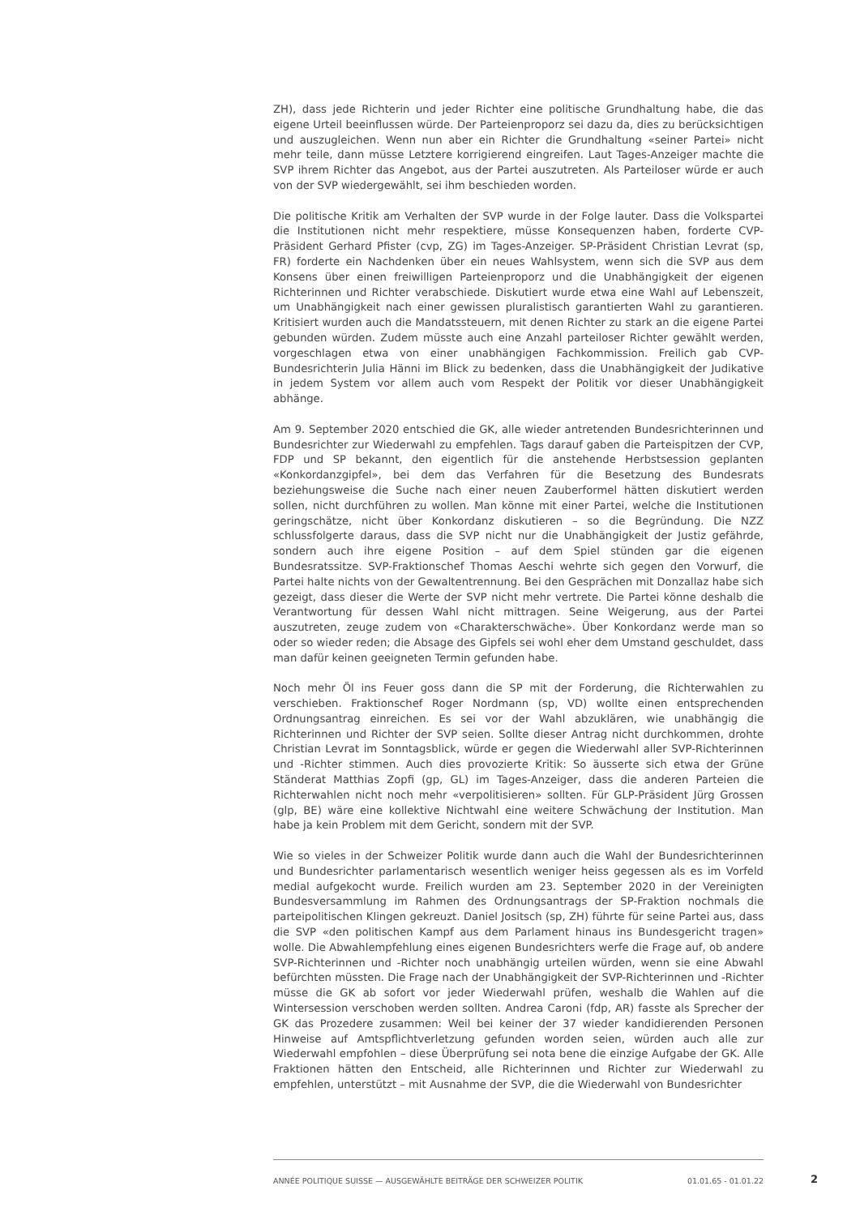ZH), dass jede Richterin und jeder Richter eine politische Grundhaltung habe, die das eigene Urteil beeinflussen würde. Der Parteienproporz sei dazu da, dies zu berücksichtigen und auszugleichen. Wenn nun aber ein Richter die Grundhaltung «seiner Partei» nicht mehr teile, dann müsse Letztere korrigierend eingreifen. Laut Tages-Anzeiger machte die SVP ihrem Richter das Angebot, aus der Partei auszutreten. Als Parteiloser würde er auch von der SVP wiedergewählt, sei ihm beschieden worden.
Die politische Kritik am Verhalten der SVP wurde in der Folge lauter. Dass die Volkspartei die Institutionen nicht mehr respektiere, müsse Konsequenzen haben, forderte CVP-Präsident Gerhard Pfister (cvp, ZG) im Tages-Anzeiger. SP-Präsident Christian Levrat (sp, FR) forderte ein Nachdenken über ein neues Wahlsystem, wenn sich die SVP aus dem Konsens über einen freiwilligen Parteienproporz und die Unabhängigkeit der eigenen Richterinnen und Richter verabschiede. Diskutiert wurde etwa eine Wahl auf Lebenszeit, um Unabhängigkeit nach einer gewissen pluralistisch garantierten Wahl zu garantieren. Kritisiert wurden auch die Mandatssteuern, mit denen Richter zu stark an die eigene Partei gebunden würden. Zudem müsste auch eine Anzahl parteiloser Richter gewählt werden, vorgeschlagen etwa von einer unabhängigen Fachkommission. Freilich gab CVP-Bundesrichterin Julia Hänni im Blick zu bedenken, dass die Unabhängigkeit der Judikative in jedem System vor allem auch vom Respekt der Politik vor dieser Unabhängigkeit abhänge.
Am 9. September 2020 entschied die GK, alle wieder antretenden Bundesrichterinnen und Bundesrichter zur Wiederwahl zu empfehlen. Tags darauf gaben die Parteispitzen der CVP, FDP und SP bekannt, den eigentlich für die anstehende Herbstsession geplanten «Konkordanzgipfel», bei dem das Verfahren für die Besetzung des Bundesrats beziehungsweise die Suche nach einer neuen Zauberformel hätten diskutiert werden sollen, nicht durchführen zu wollen. Man könne mit einer Partei, welche die Institutionen geringschätze, nicht über Konkordanz diskutieren – so die Begründung. Die NZZ schlussfolgerte daraus, dass die SVP nicht nur die Unabhängigkeit der Justiz gefährde, sondern auch ihre eigene Position – auf dem Spiel stünden gar die eigenen Bundesratssitze. SVP-Fraktionschef Thomas Aeschi wehrte sich gegen den Vorwurf, die Partei halte nichts von der Gewaltentrennung. Bei den Gesprächen mit Donzallaz habe sich gezeigt, dass dieser die Werte der SVP nicht mehr vertrete. Die Partei könne deshalb die Verantwortung für dessen Wahl nicht mittragen. Seine Weigerung, aus der Partei auszutreten, zeuge zudem von «Charakterschwäche». Über Konkordanz werde man so oder so wieder reden; die Absage des Gipfels sei wohl eher dem Umstand geschuldet, dass man dafür keinen geeigneten Termin gefunden habe.
Noch mehr Öl ins Feuer goss dann die SP mit der Forderung, die Richterwahlen zu verschieben. Fraktionschef Roger Nordmann (sp, VD) wollte einen entsprechenden Ordnungsantrag einreichen. Es sei vor der Wahl abzuklären, wie unabhängig die Richterinnen und Richter der SVP seien. Sollte dieser Antrag nicht durchkommen, drohte Christian Levrat im Sonntagsblick, würde er gegen die Wiederwahl aller SVP-Richterinnen und -Richter stimmen. Auch dies provozierte Kritik: So äusserte sich etwa der Grüne Ständerat Matthias Zopfi (gp, GL) im Tages-Anzeiger, dass die anderen Parteien die Richterwahlen nicht noch mehr «verpolitisieren» sollten. Für GLP-Präsident Jürg Grossen (glp, BE) wäre eine kollektive Nichtwahl eine weitere Schwächung der Institution. Man habe ja kein Problem mit dem Gericht, sondern mit der SVP.
Wie so vieles in der Schweizer Politik wurde dann auch die Wahl der Bundesrichterinnen und Bundesrichter parlamentarisch wesentlich weniger heiss gegessen als es im Vorfeld medial aufgekocht wurde. Freilich wurden am 23. September 2020 in der Vereinigten Bundesversammlung im Rahmen des Ordnungsantrags der SP-Fraktion nochmals die parteipolitischen Klingen gekreuzt. Daniel Jositsch (sp, ZH) führte für seine Partei aus, dass die SVP «den politischen Kampf aus dem Parlament hinaus ins Bundesgericht tragen» wolle. Die Abwahlempfehlung eines eigenen Bundesrichters werfe die Frage auf, ob andere SVP-Richterinnen und -Richter noch unabhängig urteilen würden, wenn sie eine Abwahl befürchten müssten. Die Frage nach der Unabhängigkeit der SVP-Richterinnen und -Richter müsse die GK ab sofort vor jeder Wiederwahl prüfen, weshalb die Wahlen auf die Wintersession verschoben werden sollten. Andrea Caroni (fdp, AR) fasste als Sprecher der GK das Prozedere zusammen: Weil bei keiner der 37 wieder kandidierenden Personen Hinweise auf Amtspflichtverletzung gefunden worden seien, würden auch alle zur Wiederwahl empfohlen – diese Überprüfung sei nota bene die einzige Aufgabe der GK. Alle Fraktionen hätten den Entscheid, alle Richterinnen und Richter zur Wiederwahl zu empfehlen, unterstützt – mit Ausnahme der SVP, die die Wiederwahl von Bundesrichter
ANNÉE POLITIQUE SUISSE — AUSGEWÄHLTE BEITRÄGE DER SCHWEIZER POLITIK 01.01.65 - 01.01.22
2